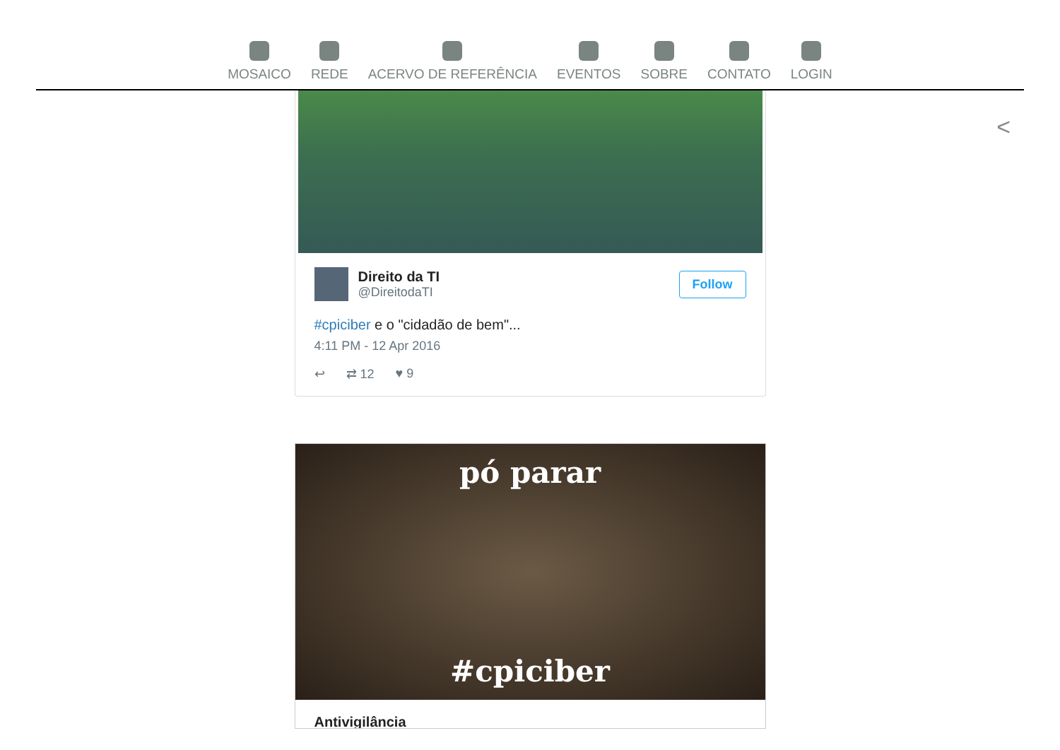MOSAICO REDE ACERVO DE REFERÊNCIA EVENTOS SOBRE CONTATO LOGIN
<
Direito da TI
@DireitodaTI
Follow
#cpiciber e o "cidadão de bem"...
4:11 PM - 12 Apr 2016
↩ ⇄ 12 ♥ 9
pó parar
#cpiciber
Antivigilância